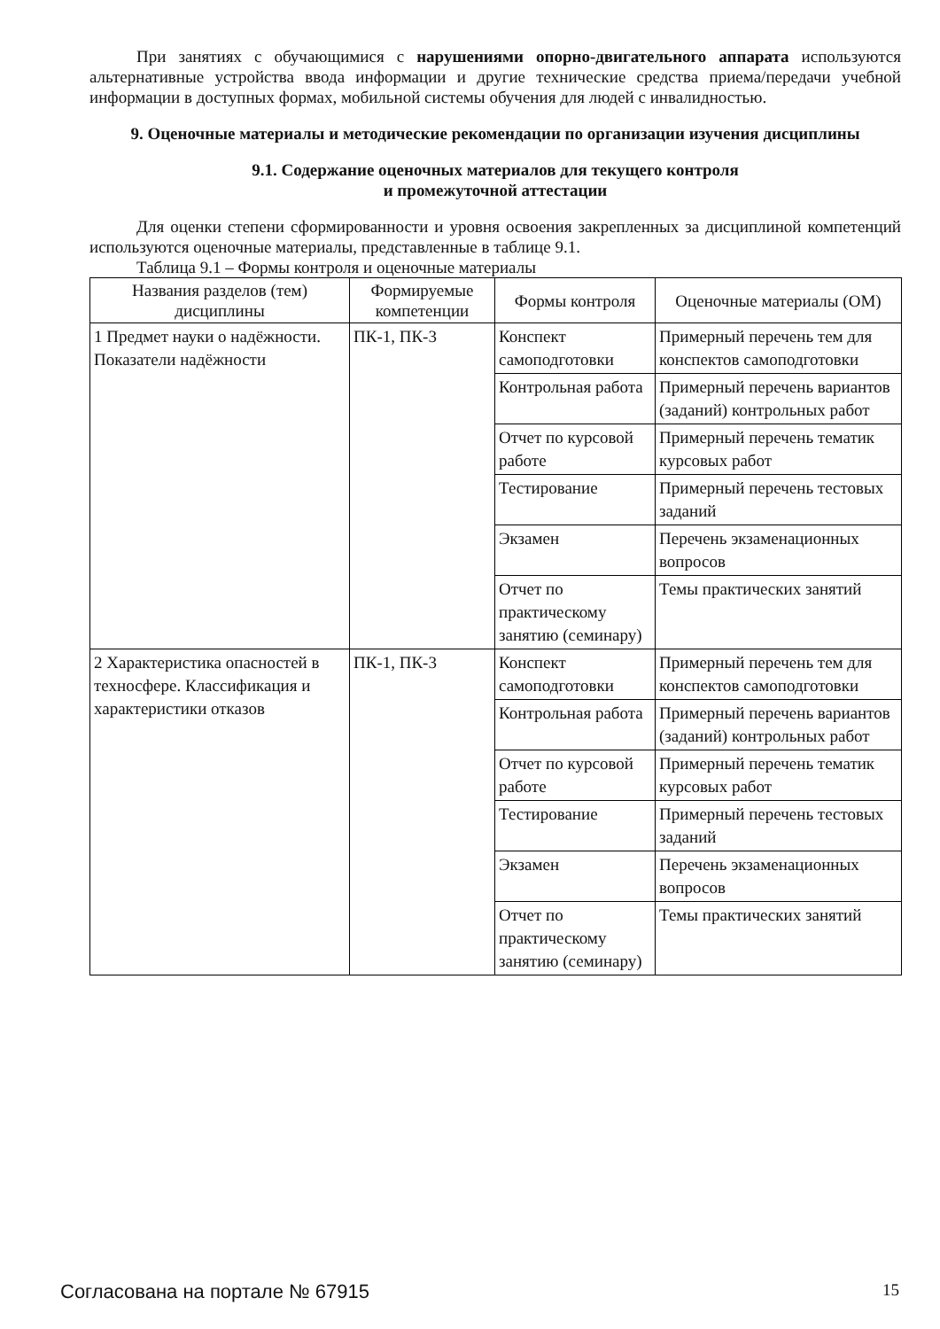При занятиях с обучающимися с нарушениями опорно-двигательного аппарата используются альтернативные устройства ввода информации и другие технические средства приема/передачи учебной информации в доступных формах, мобильной системы обучения для людей с инвалидностью.
9. Оценочные материалы и методические рекомендации по организации изучения дисциплины
9.1. Содержание оценочных материалов для текущего контроля
и промежуточной аттестации
Для оценки степени сформированности и уровня освоения закрепленных за дисциплиной компетенций используются оценочные материалы, представленные в таблице 9.1.
Таблица 9.1 – Формы контроля и оценочные материалы
| Названия разделов (тем) дисциплины | Формируемые компетенции | Формы контроля | Оценочные материалы (ОМ) |
| --- | --- | --- | --- |
| 1 Предмет науки о надёжности. Показатели надёжности | ПК-1, ПК-3 | Конспект самоподготовки | Примерный перечень тем для конспектов самоподготовки |
| | | Контрольная работа | Примерный перечень вариантов (заданий) контрольных работ |
| | | Отчет по курсовой работе | Примерный перечень тематик курсовых работ |
| | | Тестирование | Примерный перечень тестовых заданий |
| | | Экзамен | Перечень экзаменационных вопросов |
| | | Отчет по практическому занятию (семинару) | Темы практических занятий |
| 2 Характеристика опасностей в техносфере. Классификация и характеристики отказов | ПК-1, ПК-3 | Конспект самоподготовки | Примерный перечень тем для конспектов самоподготовки |
| | | Контрольная работа | Примерный перечень вариантов (заданий) контрольных работ |
| | | Отчет по курсовой работе | Примерный перечень тематик курсовых работ |
| | | Тестирование | Примерный перечень тестовых заданий |
| | | Экзамен | Перечень экзаменационных вопросов |
| | | Отчет по практическому занятию (семинару) | Темы практических занятий |
Согласована на портале № 67915 15